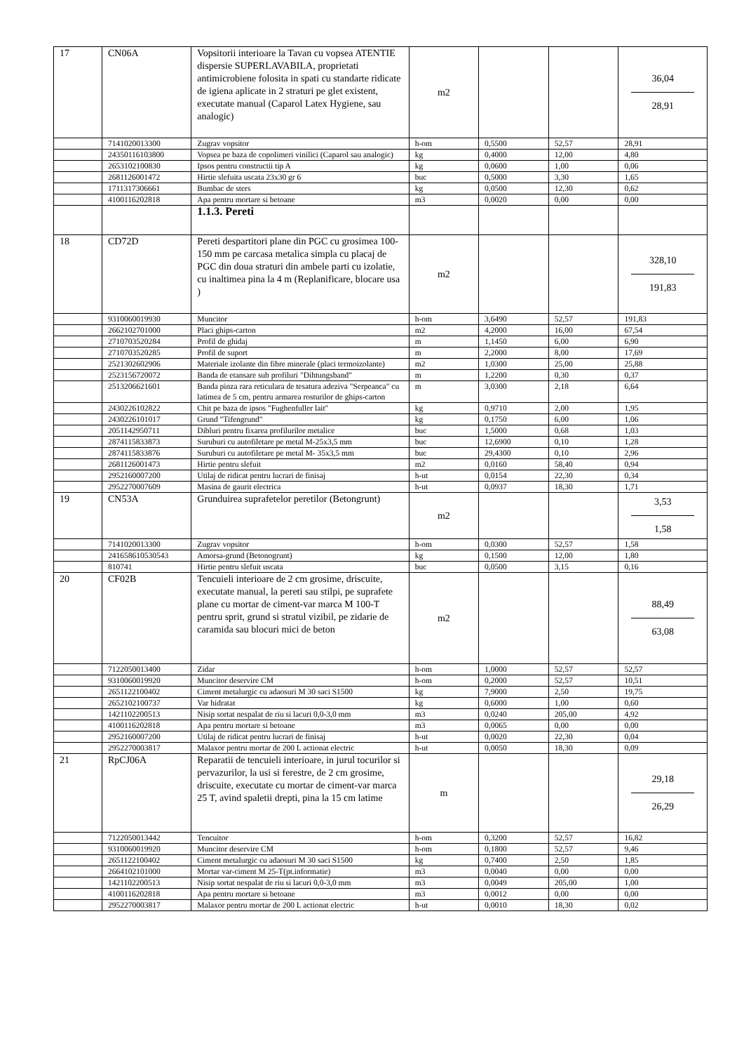| 17 | CN06A | Vopsitorii interioare la Tavan cu vopsea ATENTIE dispersie SUPERLAVABILA, proprietati antimicrobiene folosita in spati cu standarte ridicate de igiena aplicate in 2 straturi pe glet existent, executate manual (Caparol Latex Hygiene, sau analogic) | m2 | | | 36,04 28,91 |
| | 7141020013300 | Zugrav vopsitor | h-om | 0,5500 | 52,57 | 28,91 |
| | 24350116103800 | Vopsea pe baza de copolimeri vinilici (Caparol sau analogic) | kg | 0,4000 | 12,00 | 4,80 |
| | 2653102100830 | Ipsos pentru constructii tip A | kg | 0,0600 | 1,00 | 0,06 |
| | 2681126001472 | Hirtie slefuita uscata 23x30 gr 6 | buc | 0,5000 | 3,30 | 1,65 |
| | 1711317306661 | Bumbac de sters | kg | 0,0500 | 12,30 | 0,62 |
| | 4100116202818 | Apa pentru mortare si betoane | m3 | 0,0020 | 0,00 | 0,00 |
| | | 1.1.3. Pereti | | | | |
| 18 | CD72D | Pereti despartitori plane din PGC cu grosimea 100-150 mm pe carcasa metalica simpla cu placaj de PGC din doua straturi din ambele parti cu izolatie, cu inaltimea pina la 4 m (Replanificare, blocare usa ) | m2 | | | 328,10 191,83 |
| | 9310060019930 | Muncitor | h-om | 3,6490 | 52,57 | 191,83 |
| | 2662102701000 | Placi ghips-carton | m2 | 4,2000 | 16,00 | 67,54 |
| | 2710703520284 | Profil de ghidaj | m | 1,1450 | 6,00 | 6,90 |
| | 2710703520285 | Profil de suport | m | 2,2000 | 8,00 | 17,69 |
| | 2521302602906 | Materiale izolante din fibre minerale (placi termoizolante) | m2 | 1,0300 | 25,00 | 25,88 |
| | 2523156720072 | Banda de etansare sub profiluri "Dihtungsband" | m | 1,2200 | 0,30 | 0,37 |
| | 2513206621601 | Banda pinza rara reticulara de tesatura adeziva "Serpeanca" cu latimea de 5 cm, pentru armarea rosturilor de ghips-carton | m | 3,0300 | 2,18 | 6,64 |
| | 2430226102822 | Chit pe baza de ipsos "Fughenfuller lait" | kg | 0,9710 | 2,00 | 1,95 |
| | 2430226101017 | Grund "Tifengrund" | kg | 0,1750 | 6,00 | 1,06 |
| | 2051142950711 | Dibluri pentru fixarea profilurilor metalice | buc | 1,5000 | 0,68 | 1,03 |
| | 2874115833873 | Suruburi cu autofiletare pe metal M-25x3,5 mm | buc | 12,6900 | 0,10 | 1,28 |
| | 2874115833876 | Suruburi cu autofiletare pe metal M- 35x3,5 mm | buc | 29,4300 | 0,10 | 2,96 |
| | 2681126001473 | Hirtie pentru slefuit | m2 | 0,0160 | 58,40 | 0,94 |
| | 2952160007200 | Utilaj de ridicat pentru lucrari de finisaj | h-ut | 0,0154 | 22,30 | 0,34 |
| | 2952270007609 | Masina de gaurit electrica | h-ut | 0,0937 | 18,30 | 1,71 |
| 19 | CN53A | Grunduirea suprafetelor peretilor (Betongrunt) | m2 | | | 3,53 1,58 |
| | 7141020013300 | Zugrav vopsitor | h-om | 0,0300 | 52,57 | 1,58 |
| | 241658610530543 | Amorsa-grund (Betonogrunt) | kg | 0,1500 | 12,00 | 1,80 |
| | 810741 | Hirtie pentru slefuit uscata | buc | 0,0500 | 3,15 | 0,16 |
| 20 | CF02B | Tencuieli interioare de 2 cm grosime, driscuite, executate manual, la pereti sau stilpi, pe suprafete plane cu mortar de ciment-var marca M 100-T pentru sprit, grund si stratul vizibil, pe zidarie de caramida sau blocuri mici de beton | m2 | | | 88,49 63,08 |
| | 7122050013400 | Zidar | h-om | 1,0000 | 52,57 | 52,57 |
| | 9310060019920 | Muncitor deservire CM | h-om | 0,2000 | 52,57 | 10,51 |
| | 2651122100402 | Ciment metalurgic cu adaosuri M 30 saci S1500 | kg | 7,9000 | 2,50 | 19,75 |
| | 2652102100737 | Var hidratat | kg | 0,6000 | 1,00 | 0,60 |
| | 1421102200513 | Nisip sortat nespalat de riu si lacuri 0,0-3,0 mm | m3 | 0,0240 | 205,00 | 4,92 |
| | 4100116202818 | Apa pentru mortare si betoane | m3 | 0,0065 | 0,00 | 0,00 |
| | 2952160007200 | Utilaj de ridicat pentru lucrari de finisaj | h-ut | 0,0020 | 22,30 | 0,04 |
| | 2952270003817 | Malaxor pentru mortar de 200 L actionat electric | h-ut | 0,0050 | 18,30 | 0,09 |
| 21 | RpCJ06A | Reparatii de tencuieli interioare, in jurul tocurilor si pervazurilor, la usi si ferestre, de 2 cm grosime, driscuite, executate cu mortar de ciment-var marca 25 T, avind spaletii drepti, pina la 15 cm latime | m | | | 29,18 26,29 |
| | 7122050013442 | Tencuitor | h-om | 0,3200 | 52,57 | 16,82 |
| | 9310060019920 | Muncitor deservire CM | h-om | 0,1800 | 52,57 | 9,46 |
| | 2651122100402 | Ciment metalurgic cu adaosuri M 30 saci S1500 | kg | 0,7400 | 2,50 | 1,85 |
| | 2664102101000 | Mortar var-ciment M 25-T(pt.informatie) | m3 | 0,0040 | 0,00 | 0,00 |
| | 1421102200513 | Nisip sortat nespalat de riu si lacuri 0,0-3,0 mm | m3 | 0,0049 | 205,00 | 1,00 |
| | 4100116202818 | Apa pentru mortare si betoane | m3 | 0,0012 | 0,00 | 0,00 |
| | 2952270003817 | Malaxor pentru mortar de 200 L actionat electric | h-ut | 0,0010 | 18,30 | 0,02 |